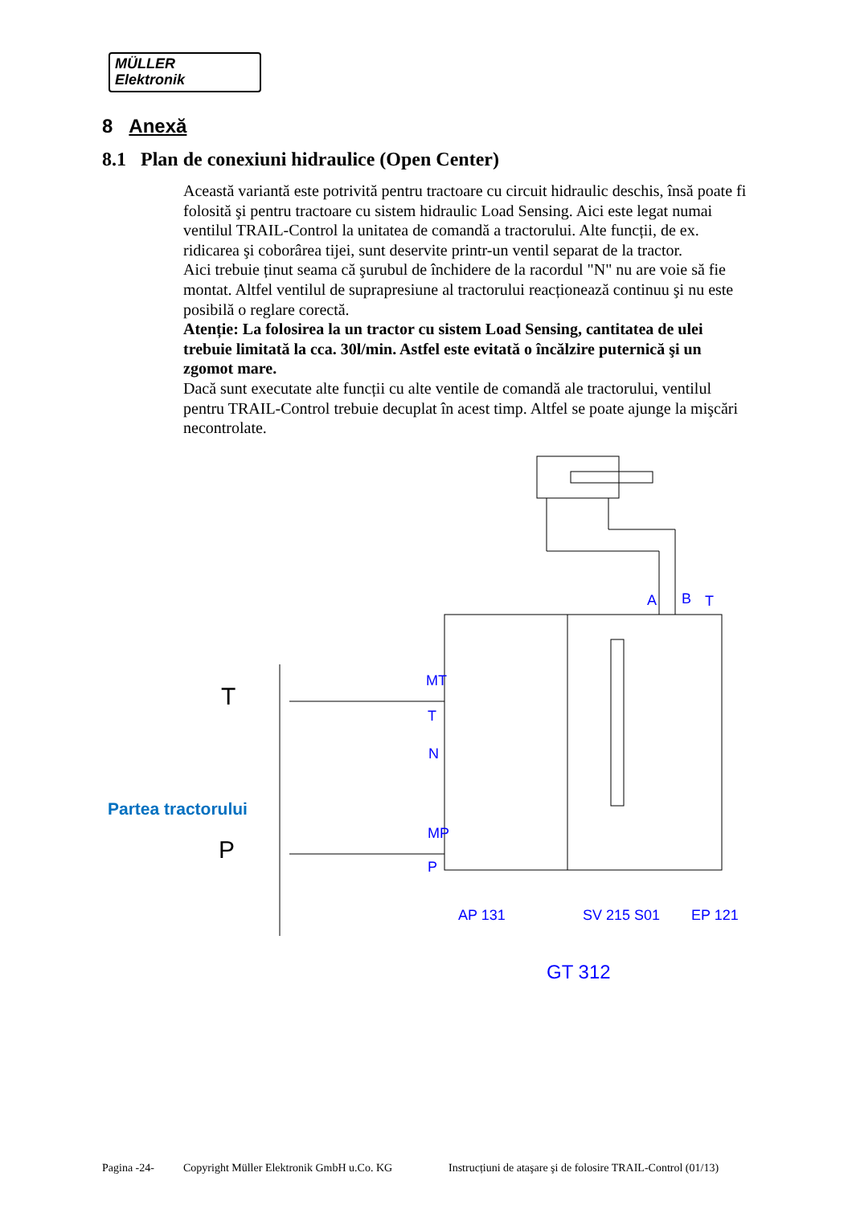MÜLLER
Elektronik
8 Anexă
8.1 Plan de conexiuni hidraulice (Open Center)
Această variantă este potrivită pentru tractoare cu circuit hidraulic deschis, însă poate fi folosită şi pentru tractoare cu sistem hidraulic Load Sensing. Aici este legat numai ventilul TRAIL-Control la unitatea de comandă a tractorului. Alte funcții, de ex. ridicarea şi coborârea tijei, sunt deservite printr-un ventil separat de la tractor.
Aici trebuie ținut seama că şurubul de închidere de la racordul "N" nu are voie să fie montat. Altfel ventilul de suprapresiune al tractorului reacționează continuu şi nu este posibilă o reglare corectă.
Atenție: La folosirea la un tractor cu sistem Load Sensing, cantitatea de ulei trebuie limitată la cca. 30l/min. Astfel este evitată o încălzire puternică şi un zgomot mare.
Dacă sunt executate alte funcții cu alte ventile de comandă ale tractorului, ventilul pentru TRAIL-Control trebuie decuplat în acest timp. Altfel se poate ajunge la mişcări necontrolate.
T
P
A
B
T
MT
T
N
MP
P
AP 131
SV 215 S01
EP 121
GT 312
Partea tractorului
Pagina -24- Copyright Müller Elektronik GmbH u.Co. KG Instrucțiuni de ataşare şi de folosire TRAIL-Control (01/13)